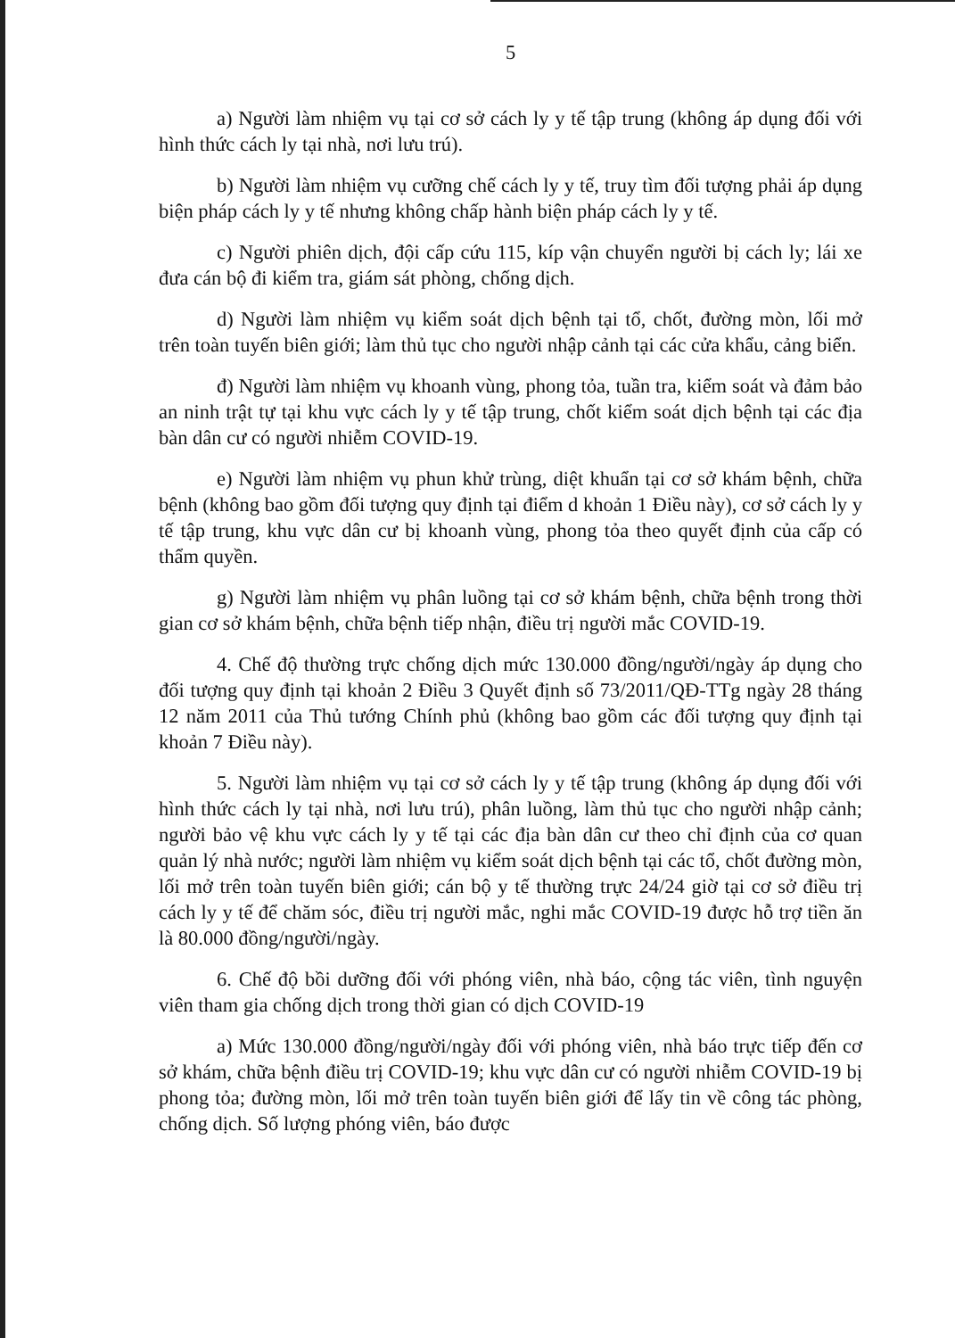5
a) Người làm nhiệm vụ tại cơ sở cách ly y tế tập trung (không áp dụng đối với hình thức cách ly tại nhà, nơi lưu trú).
b) Người làm nhiệm vụ cưỡng chế cách ly y tế, truy tìm đối tượng phải áp dụng biện pháp cách ly y tế nhưng không chấp hành biện pháp cách ly y tế.
c) Người phiên dịch, đội cấp cứu 115, kíp vận chuyển người bị cách ly; lái xe đưa cán bộ đi kiểm tra, giám sát phòng, chống dịch.
d) Người làm nhiệm vụ kiểm soát dịch bệnh tại tổ, chốt, đường mòn, lối mở trên toàn tuyến biên giới; làm thủ tục cho người nhập cảnh tại các cửa khẩu, cảng biển.
đ) Người làm nhiệm vụ khoanh vùng, phong tỏa, tuần tra, kiểm soát và đảm bảo an ninh trật tự tại khu vực cách ly y tế tập trung, chốt kiểm soát dịch bệnh tại các địa bàn dân cư có người nhiễm COVID-19.
e) Người làm nhiệm vụ phun khử trùng, diệt khuẩn tại cơ sở khám bệnh, chữa bệnh (không bao gồm đối tượng quy định tại điểm d khoản 1 Điều này), cơ sở cách ly y tế tập trung, khu vực dân cư bị khoanh vùng, phong tỏa theo quyết định của cấp có thẩm quyền.
g) Người làm nhiệm vụ phân luồng tại cơ sở khám bệnh, chữa bệnh trong thời gian cơ sở khám bệnh, chữa bệnh tiếp nhận, điều trị người mắc COVID-19.
4. Chế độ thường trực chống dịch mức 130.000 đồng/người/ngày áp dụng cho đối tượng quy định tại khoản 2 Điều 3 Quyết định số 73/2011/QĐ-TTg ngày 28 tháng 12 năm 2011 của Thủ tướng Chính phủ (không bao gồm các đối tượng quy định tại khoản 7 Điều này).
5. Người làm nhiệm vụ tại cơ sở cách ly y tế tập trung (không áp dụng đối với hình thức cách ly tại nhà, nơi lưu trú), phân luồng, làm thủ tục cho người nhập cảnh; người bảo vệ khu vực cách ly y tế tại các địa bàn dân cư theo chỉ định của cơ quan quản lý nhà nước; người làm nhiệm vụ kiểm soát dịch bệnh tại các tổ, chốt đường mòn, lối mở trên toàn tuyến biên giới; cán bộ y tế thường trực 24/24 giờ tại cơ sở điều trị cách ly y tế để chăm sóc, điều trị người mắc, nghi mắc COVID-19 được hỗ trợ tiền ăn là 80.000 đồng/người/ngày.
6. Chế độ bồi dưỡng đối với phóng viên, nhà báo, cộng tác viên, tình nguyện viên tham gia chống dịch trong thời gian có dịch COVID-19
a) Mức 130.000 đồng/người/ngày đối với phóng viên, nhà báo trực tiếp đến cơ sở khám, chữa bệnh điều trị COVID-19; khu vực dân cư có người nhiễm COVID-19 bị phong tỏa; đường mòn, lối mở trên toàn tuyến biên giới để lấy tin về công tác phòng, chống dịch. Số lượng phóng viên, báo được